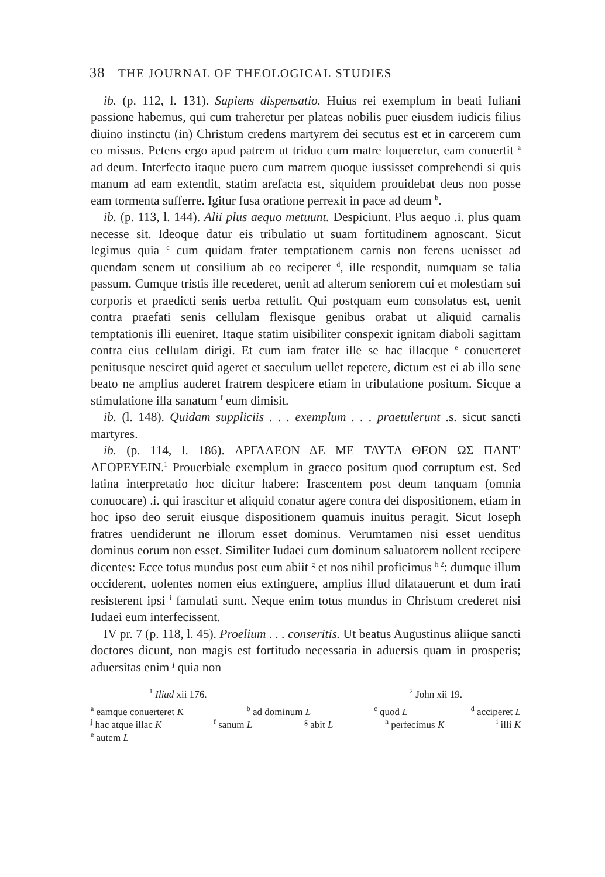38 THE JOURNAL OF THEOLOGICAL STUDIES
ib. (p. 112, l. 131). Sapiens dispensatio. Huius rei exemplum in beati Iuliani passione habemus, qui cum traheretur per plateas nobilis puer eiusdem iudicis filius diuino instinctu (in) Christum credens martyrem dei secutus est et in carcerem cum eo missus. Petens ergo apud patrem ut triduo cum matre loqueretur, eam conuertit <sup>a</sup> ad deum. Interfecto itaque puero cum matrem quoque iussisset comprehendi si quis manum ad eam extendit, statim arefacta est, siquidem prouidebat deus non posse eam tormenta sufferre. Igitur fusa oratione perrexit in pace ad deum <sup>b</sup>.
ib. (p. 113, l. 144). Alii plus aequo metuunt. Despiciunt. Plus aequo .i. plus quam necesse sit. Ideoque datur eis tribulatio ut suam fortitudinem agnoscant. Sicut legimus quia <sup>c</sup> cum quidam frater temptationem carnis non ferens uenisset ad quendam senem ut consilium ab eo reciperet <sup>d</sup>, ille respondit, numquam se talia passum. Cumque tristis ille recederet, uenit ad alterum seniorem cui et molestiam sui corporis et praedicti senis uerba rettulit. Qui postquam eum consolatus est, uenit contra praefati senis cellulam flexisque genibus orabat ut aliquid carnalis temptationis illi eueniret. Itaque statim uisibiliter conspexit ignitam diaboli sagittam contra eius cellulam dirigi. Et cum iam frater ille se hac illacque <sup>e</sup> conuerteret penitusque nesciret quid ageret et saeculum uellet repetere, dictum est ei ab illo sene beato ne amplius auderet fratrem despicere etiam in tribulatione positum. Sicque a stimulatione illa sanatum <sup>f</sup> eum dimisit.
ib. (l. 148). Quidam suppliciis . . . exemplum . . . praetulerunt .s. sicut sancti martyres.
ib. (p. 114, l. 186). ΑΡΓΑΛΕΟΝ ΔΕ ΜΕ ΤΑΥΤΑ ΘΕΟΝ ΩΣ ΠΑΝΤ' ΑΓΟΡΕΥΕΙΝ.<sup>1</sup> Prouerbiale exemplum in graeco positum quod corruptum est. Sed latina interpretatio hoc dicitur habere: Irascentem post deum tanquam (omnia conuocare) .i. qui irascitur et aliquid conatur agere contra dei dispositionem, etiam in hoc ipso deo seruit eiusque dispositionem quamuis inuitus peragit. Sicut Ioseph fratres uendiderunt ne illorum esset dominus. Verumtamen nisi esset uenditus dominus eorum non esset. Similiter Iudaei cum dominum saluatorem nollent recipere dicentes: Ecce totus mundus post eum abiit <sup>g</sup> et nos nihil proficimus <sup>h 2</sup>: dumque illum occiderent, uolentes nomen eius extinguere, amplius illud dilatauerunt et dum irati resisterent ipsi <sup>i</sup> famulati sunt. Neque enim totus mundus in Christum crederet nisi Iudaei eum interfecissent.
IV pr. 7 (p. 118, l. 45). Proelium . . . conseritis. Ut beatus Augustinus aliique sancti doctores dicunt, non magis est fortitudo necessaria in aduersis quam in prosperis; aduersitas enim <sup>j</sup> quia non
<sup>1</sup> Iliad xii 176. <sup>2</sup> John xii 19.
<sup>a</sup> eamque conuerteret K <sup>b</sup> ad dominum L <sup>c</sup> quod L <sup>d</sup> acciperet L
<sup>j</sup> hac atque illac K <sup>f</sup> sanum L <sup>g</sup> abit L <sup>h</sup> perfecimus K <sup>i</sup> illi K
<sup>e</sup> autem L